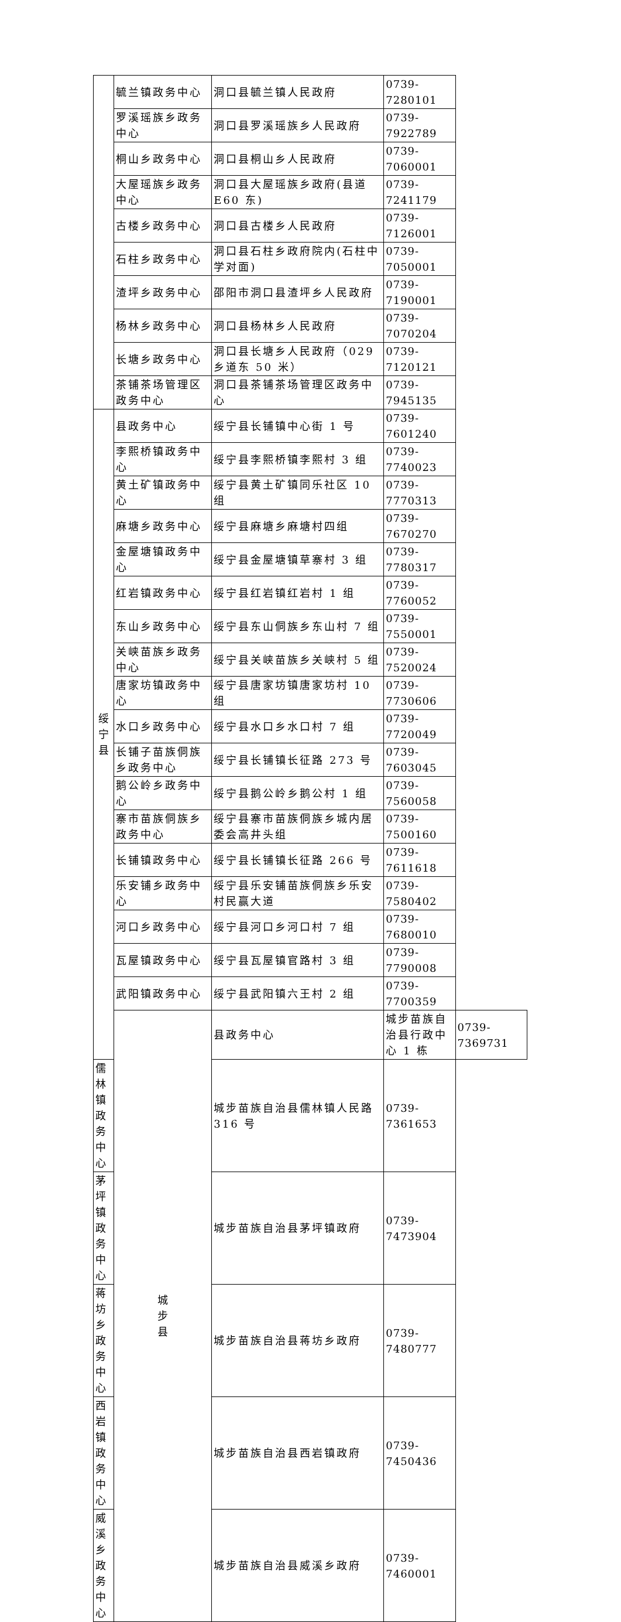| | 毓兰镇政务中心 | 洞口县毓兰镇人民政府 | 0739-7280101 | |
| | 罗溪瑶族乡政务中心 | 洞口县罗溪瑶族乡人民政府 | 0739-7922789 | |
| | 桐山乡政务中心 | 洞口县桐山乡人民政府 | 0739-7060001 | |
| | 大屋瑶族乡政务中心 | 洞口县大屋瑶族乡政府(县道 E60 东) | 0739-7241179 | |
| | 古楼乡政务中心 | 洞口县古楼乡人民政府 | 0739-7126001 | |
| | 石柱乡政务中心 | 洞口县石柱乡政府院内(石柱中学对面) | 0739-7050001 | |
| | 渣坪乡政务中心 | 邵阳市洞口县渣坪乡人民政府 | 0739-7190001 | |
| | 杨林乡政务中心 | 洞口县杨林乡人民政府 | 0739-7070204 | |
| | 长塘乡政务中心 | 洞口县长塘乡人民政府（029 乡道东 50 米） | 0739-7120121 | |
| | 茶铺茶场管理区政务中心 | 洞口县茶铺茶场管理区政务中心 | 0739-7945135 | |
| 绥 宁 县 | 县政务中心 | 绥宁县长铺镇中心街 1 号 | 0739-7601240 | |
| | 李熙桥镇政务中心 | 绥宁县李熙桥镇李熙村 3 组 | 0739-7740023 | |
| | 黄土矿镇政务中心 | 绥宁县黄土矿镇同乐社区 10 组 | 0739-7770313 | |
| | 麻塘乡政务中心 | 绥宁县麻塘乡麻塘村四组 | 0739-7670270 | |
| | 金屋塘镇政务中心 | 绥宁县金屋塘镇草寨村 3 组 | 0739-7780317 | |
| | 红岩镇政务中心 | 绥宁县红岩镇红岩村 1 组 | 0739-7760052 | |
| | 东山乡政务中心 | 绥宁县东山侗族乡东山村 7 组 | 0739-7550001 | |
| | 关峡苗族乡政务中心 | 绥宁县关峡苗族乡关峡村 5 组 | 0739-7520024 | |
| | 唐家坊镇政务中心 | 绥宁县唐家坊镇唐家坊村 10 组 | 0739-7730606 | |
| | 水口乡政务中心 | 绥宁县水口乡水口村 7 组 | 0739-7720049 | |
| | 长铺子苗族侗族乡政务中心 | 绥宁县长铺镇长征路 273 号 | 0739-7603045 | |
| | 鹅公岭乡政务中心 | 绥宁县鹅公岭乡鹅公村 1 组 | 0739-7560058 | |
| | 寨市苗族侗族乡政务中心 | 绥宁县寨市苗族侗族乡城内居委会高井头组 | 0739-7500160 | |
| | 长铺镇政务中心 | 绥宁县长铺镇长征路 266 号 | 0739-7611618 | |
| | 乐安铺乡政务中心 | 绥宁县乐安铺苗族侗族乡乐安村民赢大道 | 0739-7580402 | |
| | 河口乡政务中心 | 绥宁县河口乡河口村 7 组 | 0739-7680010 | |
| | 瓦屋镇政务中心 | 绥宁县瓦屋镇官路村 3 组 | 0739-7790008 | |
| | 武阳镇政务中心 | 绥宁县武阳镇六王村 2 组 | 0739-7700359 | |
| | 城 步 县 | 县政务中心 | 城步苗族自治县行政中心 1 栋 | 0739-7369731 |
| 儒林镇政务中心 | | 城步苗族自治县儒林镇人民路 316 号 | 0739-7361653 | |
| 茅坪镇政务中心 | | 城步苗族自治县茅坪镇政府 | 0739-7473904 | |
| 蒋坊乡政务中心 | | 城步苗族自治县蒋坊乡政府 | 0739-7480777 | |
| 西岩镇政务中心 | | 城步苗族自治县西岩镇政府 | 0739-7450436 | |
| 威溪乡政务中心 | | 城步苗族自治县威溪乡政府 | 0739-7460001 | |